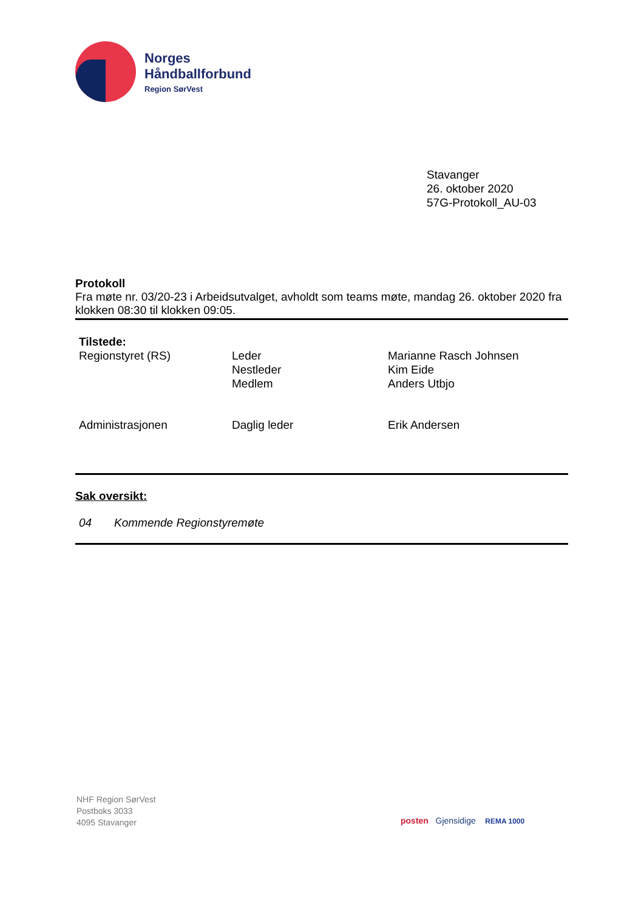Norges
Håndballforbund
Region SørVest
Stavanger
26. oktober 2020
57G-Protokoll_AU-03
Protokoll
Fra møte nr. 03/20-23 i Arbeidsutvalget, avholdt som teams møte, mandag 26. oktober 2020 fra klokken 08:30 til klokken 09:05.
| Tilstede: | | |
| Regionstyret (RS) | Leder Nestleder Medlem | Marianne Rasch Johnsen Kim Eide Anders Utbjo |
| Administrasjonen | Daglig leder | Erik Andersen |
Sak oversikt:
04 Kommende Regionstyremøte
NHF Region SørVest
Postboks 3033
4095 Stavanger
posten Gjensidige REMA 1000